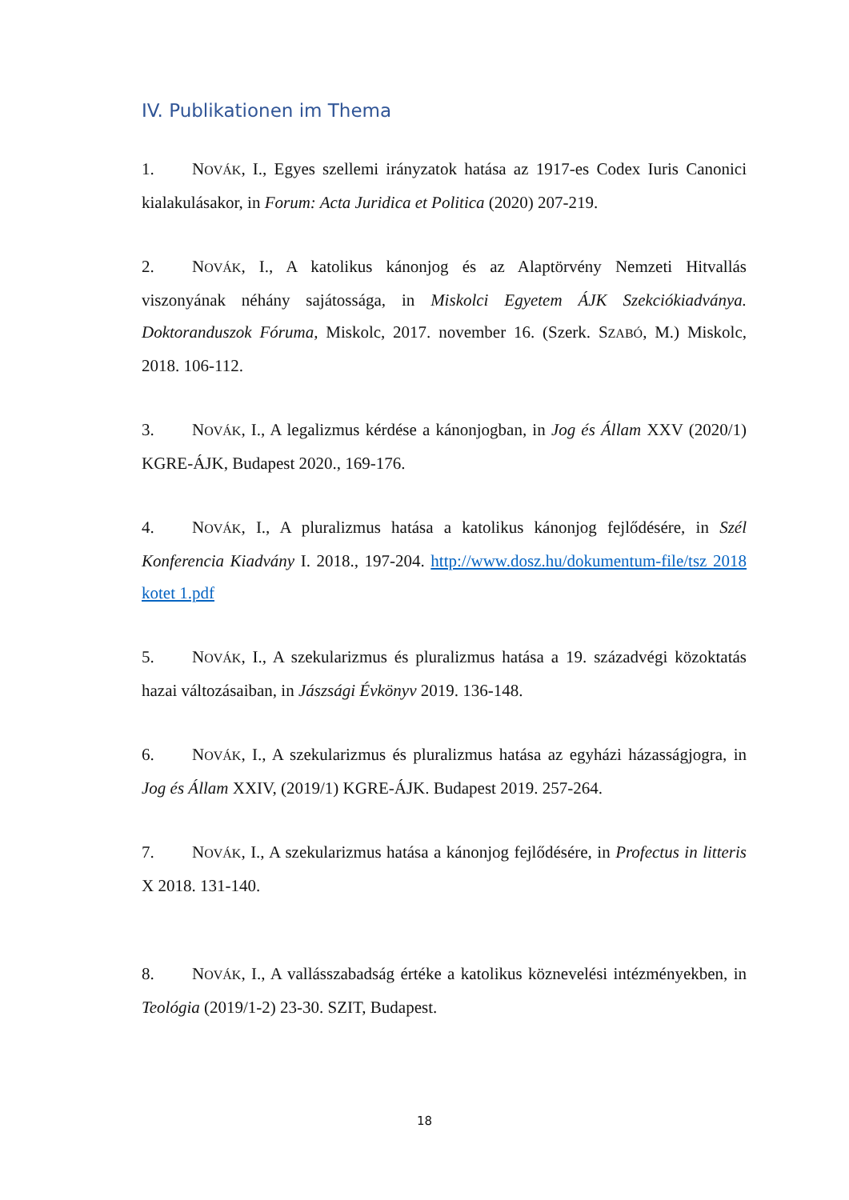IV. Publikationen im Thema
1. NOVÁK, I., Egyes szellemi irányzatok hatása az 1917-es Codex Iuris Canonici kialakulásakor, in Forum: Acta Juridica et Politica (2020) 207-219.
2. NOVÁK, I., A katolikus kánonjog és az Alaptörvény Nemzeti Hitvallás viszonyának néhány sajátossága, in Miskolci Egyetem ÁJK Szekciókiadványa. Doktoranduszok Fóruma, Miskolc, 2017. november 16. (Szerk. SZABÓ, M.) Miskolc, 2018. 106-112.
3. NOVÁK, I., A legalizmus kérdése a kánonjogban, in Jog és Állam XXV (2020/1) KGRE-ÁJK, Budapest 2020., 169-176.
4. NOVÁK, I., A pluralizmus hatása a katolikus kánonjog fejlődésére, in Szél Konferencia Kiadvány I. 2018., 197-204. http://www.dosz.hu/dokumentum-file/tsz 2018 kotet 1.pdf
5. NOVÁK, I., A szekularizmus és pluralizmus hatása a 19. századvégi közoktatás hazai változásaiban, in Jászsági Évkönyv 2019. 136-148.
6. NOVÁK, I., A szekularizmus és pluralizmus hatása az egyházi házasságjogra, in Jog és Állam XXIV, (2019/1) KGRE-ÁJK. Budapest 2019. 257-264.
7. NOVÁK, I., A szekularizmus hatása a kánonjog fejlődésére, in Profectus in litteris X 2018. 131-140.
8. NOVÁK, I., A vallásszabadság értéke a katolikus köznevelési intézményekben, in Teológia (2019/1-2) 23-30. SZIT, Budapest.
18